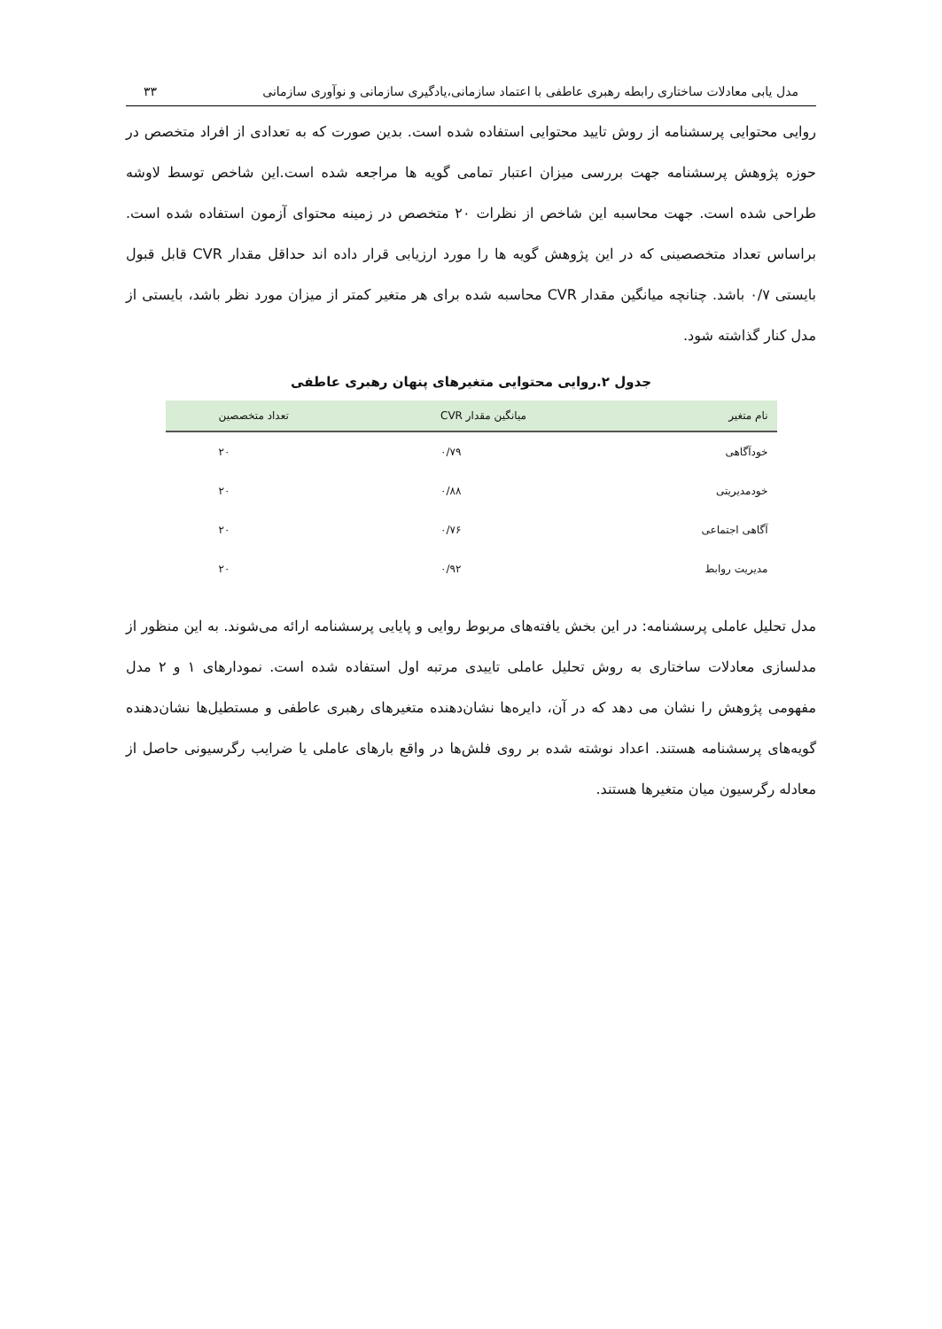مدل یابی معادلات ساختاری رابطه رهبری عاطفی با اعتماد سازمانی،یادگیری سازمانی و نوآوری سازمانی ۳۳
روایی محتوایی پرسشنامه از روش تایید محتوایی استفاده شده است. بدین صورت که به تعدادی از افراد متخصص در حوزه پژوهش پرسشنامه جهت بررسی میزان اعتبار تمامی گویه ها مراجعه شده است.این شاخص توسط لاوشه طراحی شده است. جهت محاسبه این شاخص از نظرات ۲۰ متخصص در زمینه محتوای آزمون استفاده شده است. براساس تعداد متخصصینی که در این پژوهش گویه ها را مورد ارزیابی قرار داده اند حداقل مقدار CVR قابل قبول بایستی ۰/۷ باشد. چنانچه میانگین مقدار CVR محاسبه شده برای هر متغیر کمتر از میزان مورد نظر باشد، بایستی از مدل کنار گذاشته شود.
جدول ۲.روایی محتوایی متغیرهای پنهان رهبری عاطفی
| نام متغیر | میانگین مقدار CVR | تعداد متخصصین |
| --- | --- | --- |
| خودآگاهی | ۰/۷۹ | ۲۰ |
| خودمدیریتی | ۰/۸۸ | ۲۰ |
| آگاهی اجتماعی | ۰/۷۶ | ۲۰ |
| مدیریت روابط | ۰/۹۲ | ۲۰ |
مدل تحلیل عاملی پرسشنامه: در این بخش یافته‌های مربوط روایی و پایایی پرسشنامه ارائه می‌شوند. به این منظور از مدلسازی معادلات ساختاری به روش تحلیل عاملی تاییدی مرتبه اول استفاده شده است. نمودارهای ۱ و ۲ مدل مفهومی پژوهش را نشان می دهد که در آن، دایره‌ها نشان‌دهنده متغیرهای رهبری عاطفی و مستطیل‌ها نشان‌دهنده گویه‌های پرسشنامه هستند. اعداد نوشته شده بر روی فلش‌ها در واقع بارهای عاملی یا ضرایب رگرسیونی حاصل از معادله رگرسیون میان متغیرها هستند.